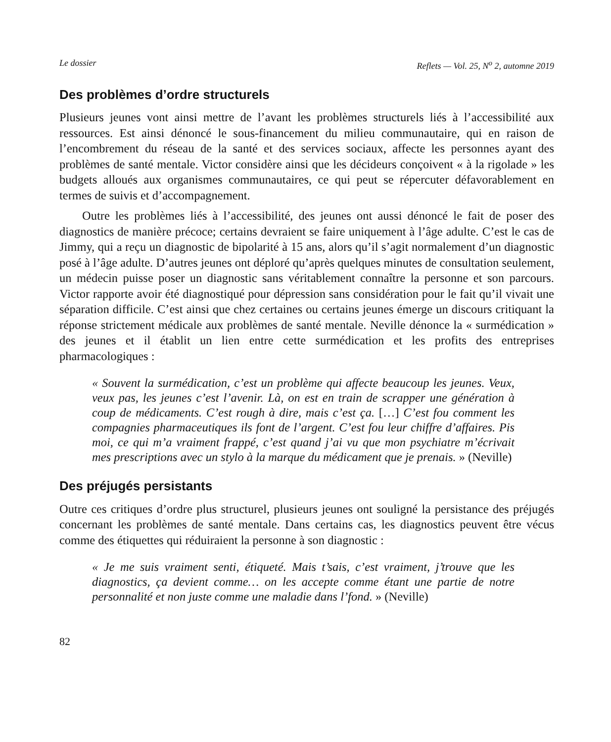Le dossier Reflets — Vol. 25, N<sup>o</sup> 2, automne 2019
Des problèmes d’ordre structurels
Plusieurs jeunes vont ainsi mettre de l’avant les problèmes structurels liés à l’accessibilité aux ressources. Est ainsi dénoncé le sous-financement du milieu communautaire, qui en raison de l’encombrement du réseau de la santé et des services sociaux, affecte les personnes ayant des problèmes de santé mentale. Victor considère ainsi que les décideurs conçoivent « à la rigolade » les budgets alloués aux organismes communautaires, ce qui peut se répercuter défavorablement en termes de suivis et d’accompagnement.
Outre les problèmes liés à l’accessibilité, des jeunes ont aussi dénoncé le fait de poser des diagnostics de manière précoce; certains devraient se faire uniquement à l’âge adulte. C’est le cas de Jimmy, qui a reçu un diagnostic de bipolarité à 15 ans, alors qu’il s’agit normalement d’un diagnostic posé à l’âge adulte. D’autres jeunes ont déploré qu’après quelques minutes de consultation seulement, un médecin puisse poser un diagnostic sans véritablement connaître la personne et son parcours. Victor rapporte avoir été diagnostiqué pour dépression sans considération pour le fait qu’il vivait une séparation difficile. C’est ainsi que chez certaines ou certains jeunes émerge un discours critiquant la réponse strictement médicale aux problèmes de santé mentale. Neville dénonce la « surmédication » des jeunes et il établit un lien entre cette surmédication et les profits des entreprises pharmacologiques :
« Souvent la surmédication, c’est un problème qui affecte beaucoup les jeunes. Veux, veux pas, les jeunes c’est l’avenir. Là, on est en train de scrapper une génération à coup de médicaments. C’est rough à dire, mais c’est ça. […] C’est fou comment les compagnies pharmaceutiques ils font de l’argent. C’est fou leur chiffre d’affaires. Pis moi, ce qui m’a vraiment frappé, c’est quand j’ai vu que mon psychiatre m’écrivait mes prescriptions avec un stylo à la marque du médicament que je prenais. » (Neville)
Des préjugés persistants
Outre ces critiques d’ordre plus structurel, plusieurs jeunes ont souligné la persistance des préjugés concernant les problèmes de santé mentale. Dans certains cas, les diagnostics peuvent être vécus comme des étiquettes qui réduiraient la personne à son diagnostic :
« Je me suis vraiment senti, étiqueté. Mais t’sais, c’est vraiment, j’trouve que les diagnostics, ça devient comme… on les accepte comme étant une partie de notre personnalité et non juste comme une maladie dans l’fond. » (Neville)
82